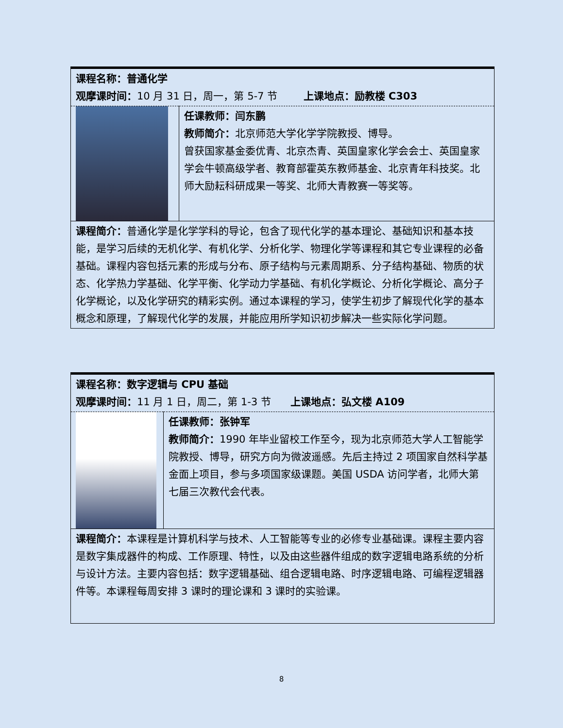| 课程名称：普通化学 观摩课时间： 10 月 31 日，周一，第 5-7 节 上课地点：励教楼 C303 | |
| | 任课教师：闫东鹏 教师简介： 北京师范大学化学学院教授、博导。 曾获国家基金委优青、北京杰青、英国皇家化学会会士、英国皇家学会牛顿高级学者、教育部霍英东教师基金、北京青年科技奖。北师大励耘科研成果一等奖、北师大青教赛一等奖等。 |
| 课程简介： 普通化学是化学学科的导论，包含了现代化学的基本理论、基础知识和基本技能，是学习后续的无机化学、有机化学、分析化学、物理化学等课程和其它专业课程的必备基础。课程内容包括元素的形成与分布、原子结构与元素周期系、分子结构基础、物质的状态、化学热力学基础、化学平衡、化学动力学基础、有机化学概论、分析化学概论、高分子化学概论，以及化学研究的精彩实例。通过本课程的学习，使学生初步了解现代化学的基本概念和原理，了解现代化学的发展，并能应用所学知识初步解决一些实际化学问题。 | |
| 课程名称：数字逻辑与 CPU 基础 观摩课时间： 11 月 1 日，周二，第 1-3 节 上课地点：弘文楼 A109 | |
| | 任课教师：张钟军 教师简介： 1990 年毕业留校工作至今，现为北京师范大学人工智能学院教授、博导，研究方向为微波遥感。先后主持过 2 项国家自然科学基金面上项目，参与多项国家级课题。美国 USDA 访问学者，北师大第七届三次教代会代表。 |
| 课程简介： 本课程是计算机科学与技术、人工智能等专业的必修专业基础课。课程主要内容是数字集成器件的构成、工作原理、特性，以及由这些器件组成的数字逻辑电路系统的分析与设计方法。主要内容包括：数字逻辑基础、组合逻辑电路、时序逻辑电路、可编程逻辑器件等。本课程每周安排 3 课时的理论课和 3 课时的实验课。 | |
8